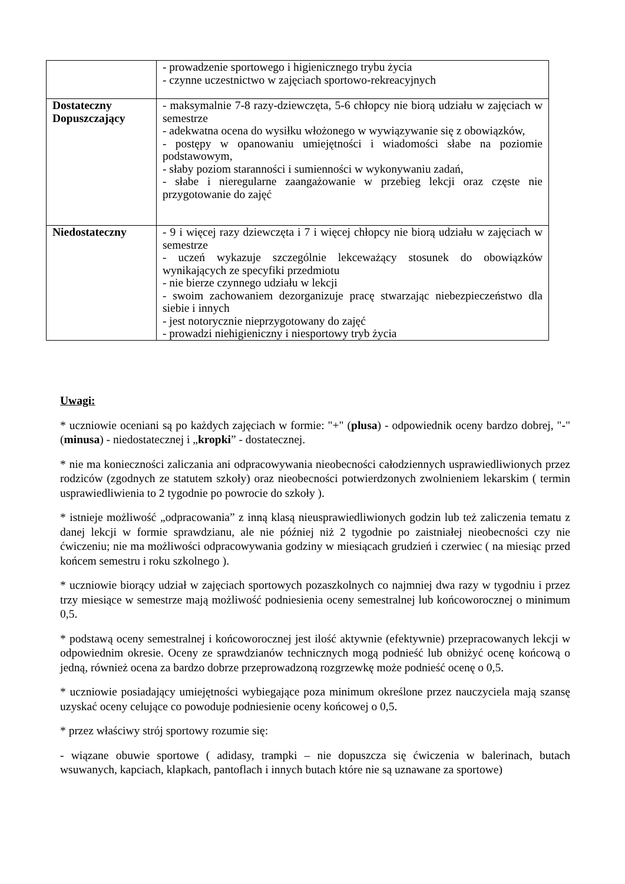| | - prowadzenie sportowego i higienicznego trybu życia - czynne uczestnictwo w zajęciach sportowo-rekreacyjnych |
| Dostateczny Dopuszczający | - maksymalnie 7-8 razy-dziewczęta, 5-6 chłopcy nie biorą udziału w zajęciach w semestrze - adekwatna ocena do wysiłku włożonego w wywiązywanie się z obowiązków, - postępy w opanowaniu umiejętności i wiadomości słabe na poziomie podstawowym, - słaby poziom staranności i sumienności w wykonywaniu zadań, - słabe i nieregularne zaangażowanie w przebieg lekcji oraz częste nie przygotowanie do zajęć |
| Niedostateczny | - 9 i więcej razy dziewczęta i 7 i więcej chłopcy nie biorą udziału w zajęciach w semestrze - uczeń wykazuje szczególnie lekceważący stosunek do obowiązków wynikających ze specyfiki przedmiotu - nie bierze czynnego udziału w lekcji - swoim zachowaniem dezorganizuje pracę stwarzając niebezpieczeństwo dla siebie i innych - jest notorycznie nieprzygotowany do zajęć - prowadzi niehigieniczny i niesportowy tryb życia |
Uwagi:
* uczniowie oceniani są po każdych zajęciach w formie: "+" (plusa) - odpowiednik oceny bardzo dobrej, "-"(minusa) - niedostatecznej i „kropki” - dostatecznej.
* nie ma konieczności zaliczania ani odpracowywania nieobecności całodziennych usprawiedliwionych przez rodziców (zgodnych ze statutem szkoły) oraz nieobecności potwierdzonych zwolnieniem lekarskim ( termin usprawiedliwienia to 2 tygodnie po powrocie do szkoły ).
* istnieje możliwość „odpracowania” z inną klasą nieusprawiedliwionych godzin lub też zaliczenia tematu z danej lekcji w formie sprawdzianu, ale nie później niż 2 tygodnie po zaistniałej nieobecności czy nie ćwiczeniu; nie ma możliwości odpracowywania godziny w miesiącach grudzień i czerwiec ( na miesiąc przed końcem semestru i roku szkolnego ).
* uczniowie biorący udział w zajęciach sportowych pozaszkolnych co najmniej dwa razy w tygodniu i przez trzy miesiące w semestrze mają możliwość podniesienia oceny semestralnej lub końcoworocznej o minimum 0,5.
* podstawą oceny semestralnej i końcoworocznej jest ilość aktywnie (efektywnie) przepracowanych lekcji w odpowiednim okresie. Oceny ze sprawdzianów technicznych mogą podnieść lub obniżyć ocenę końcową o jedną, również ocena za bardzo dobrze przeprowadzoną rozgrzewkę może podnieść ocenę o 0,5.
* uczniowie posiadający umiejętności wybiegające poza minimum określone przez nauczyciela mają szansę uzyskać oceny celujące co powoduje podniesienie oceny końcowej o 0,5.
* przez właściwy strój sportowy rozumie się:
- wiązane obuwie sportowe ( adidasy, trampki – nie dopuszcza się ćwiczenia w balerinach, butach wsuwanych, kapciach, klapkach, pantoflach i innych butach które nie są uznawane za sportowe)